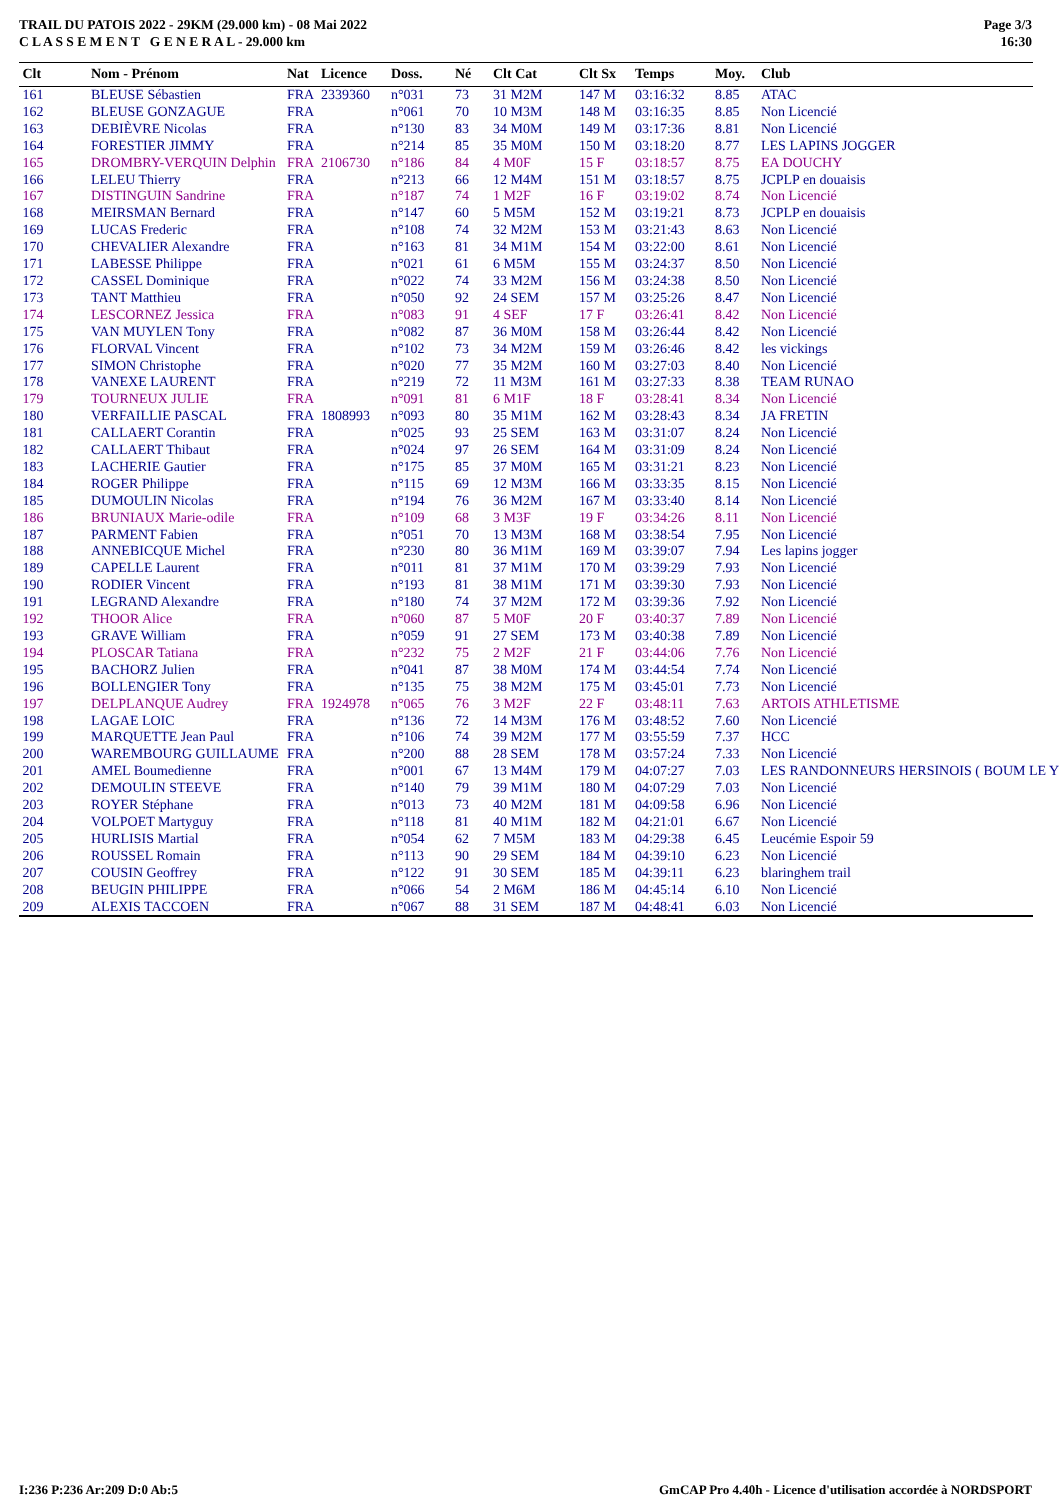TRAIL DU PATOIS 2022 - 29KM (29.000 km) - 08 Mai 2022
C L A S S E M E N T G E N E R A L - 29.000 km
Page 3/3
16:30
| Clt | Nom - Prénom | Nat | Licence | Doss. | Né | Clt Cat | Clt Sx | Temps | Moy. | Club |
| --- | --- | --- | --- | --- | --- | --- | --- | --- | --- | --- |
| 161 | BLEUSE Sébastien | FRA | 2339360 | n°031 | 73 | 31 M2M | 147 M | 03:16:32 | 8.85 | ATAC |
| 162 | BLEUSE GONZAGUE | FRA | | n°061 | 70 | 10 M3M | 148 M | 03:16:35 | 8.85 | Non Licencié |
| 163 | DEBIÈVRE Nicolas | FRA | | n°130 | 83 | 34 M0M | 149 M | 03:17:36 | 8.81 | Non Licencié |
| 164 | FORESTIER JIMMY | FRA | | n°214 | 85 | 35 M0M | 150 M | 03:18:20 | 8.77 | LES LAPINS JOGGER |
| 165 | DROMBRY-VERQUIN Delphin | FRA | 2106730 | n°186 | 84 | 4 M0F | 15 F | 03:18:57 | 8.75 | EA DOUCHY |
| 166 | LELEU Thierry | FRA | | n°213 | 66 | 12 M4M | 151 M | 03:18:57 | 8.75 | JCPLP en douaisis |
| 167 | DISTINGUIN Sandrine | FRA | | n°187 | 74 | 1 M2F | 16 F | 03:19:02 | 8.74 | Non Licencié |
| 168 | MEIRSMAN Bernard | FRA | | n°147 | 60 | 5 M5M | 152 M | 03:19:21 | 8.73 | JCPLP en douaisis |
| 169 | LUCAS Frederic | FRA | | n°108 | 74 | 32 M2M | 153 M | 03:21:43 | 8.63 | Non Licencié |
| 170 | CHEVALIER Alexandre | FRA | | n°163 | 81 | 34 M1M | 154 M | 03:22:00 | 8.61 | Non Licencié |
| 171 | LABESSE Philippe | FRA | | n°021 | 61 | 6 M5M | 155 M | 03:24:37 | 8.50 | Non Licencié |
| 172 | CASSEL Dominique | FRA | | n°022 | 74 | 33 M2M | 156 M | 03:24:38 | 8.50 | Non Licencié |
| 173 | TANT Matthieu | FRA | | n°050 | 92 | 24 SEM | 157 M | 03:25:26 | 8.47 | Non Licencié |
| 174 | LESCORNEZ Jessica | FRA | | n°083 | 91 | 4 SEF | 17 F | 03:26:41 | 8.42 | Non Licencié |
| 175 | VAN MUYLEN Tony | FRA | | n°082 | 87 | 36 M0M | 158 M | 03:26:44 | 8.42 | Non Licencié |
| 176 | FLORVAL Vincent | FRA | | n°102 | 73 | 34 M2M | 159 M | 03:26:46 | 8.42 | les vickings |
| 177 | SIMON Christophe | FRA | | n°020 | 77 | 35 M2M | 160 M | 03:27:03 | 8.40 | Non Licencié |
| 178 | VANEXE LAURENT | FRA | | n°219 | 72 | 11 M3M | 161 M | 03:27:33 | 8.38 | TEAM RUNAO |
| 179 | TOURNEUX JULIE | FRA | | n°091 | 81 | 6 M1F | 18 F | 03:28:41 | 8.34 | Non Licencié |
| 180 | VERFAILLIE PASCAL | FRA | 1808993 | n°093 | 80 | 35 M1M | 162 M | 03:28:43 | 8.34 | JA FRETIN |
| 181 | CALLAERT Corantin | FRA | | n°025 | 93 | 25 SEM | 163 M | 03:31:07 | 8.24 | Non Licencié |
| 182 | CALLAERT Thibaut | FRA | | n°024 | 97 | 26 SEM | 164 M | 03:31:09 | 8.24 | Non Licencié |
| 183 | LACHERIE Gautier | FRA | | n°175 | 85 | 37 M0M | 165 M | 03:31:21 | 8.23 | Non Licencié |
| 184 | ROGER Philippe | FRA | | n°115 | 69 | 12 M3M | 166 M | 03:33:35 | 8.15 | Non Licencié |
| 185 | DUMOULIN Nicolas | FRA | | n°194 | 76 | 36 M2M | 167 M | 03:33:40 | 8.14 | Non Licencié |
| 186 | BRUNIAUX Marie-odile | FRA | | n°109 | 68 | 3 M3F | 19 F | 03:34:26 | 8.11 | Non Licencié |
| 187 | PARMENT Fabien | FRA | | n°051 | 70 | 13 M3M | 168 M | 03:38:54 | 7.95 | Non Licencié |
| 188 | ANNEBICQUE Michel | FRA | | n°230 | 80 | 36 M1M | 169 M | 03:39:07 | 7.94 | Les lapins jogger |
| 189 | CAPELLE Laurent | FRA | | n°011 | 81 | 37 M1M | 170 M | 03:39:29 | 7.93 | Non Licencié |
| 190 | RODIER Vincent | FRA | | n°193 | 81 | 38 M1M | 171 M | 03:39:30 | 7.93 | Non Licencié |
| 191 | LEGRAND Alexandre | FRA | | n°180 | 74 | 37 M2M | 172 M | 03:39:36 | 7.92 | Non Licencié |
| 192 | THOOR Alice | FRA | | n°060 | 87 | 5 M0F | 20 F | 03:40:37 | 7.89 | Non Licencié |
| 193 | GRAVE William | FRA | | n°059 | 91 | 27 SEM | 173 M | 03:40:38 | 7.89 | Non Licencié |
| 194 | PLOSCAR Tatiana | FRA | | n°232 | 75 | 2 M2F | 21 F | 03:44:06 | 7.76 | Non Licencié |
| 195 | BACHORZ Julien | FRA | | n°041 | 87 | 38 M0M | 174 M | 03:44:54 | 7.74 | Non Licencié |
| 196 | BOLLENGIER Tony | FRA | | n°135 | 75 | 38 M2M | 175 M | 03:45:01 | 7.73 | Non Licencié |
| 197 | DELPLANQUE Audrey | FRA | 1924978 | n°065 | 76 | 3 M2F | 22 F | 03:48:11 | 7.63 | ARTOIS ATHLETISME |
| 198 | LAGAE LOIC | FRA | | n°136 | 72 | 14 M3M | 176 M | 03:48:52 | 7.60 | Non Licencié |
| 199 | MARQUETTE Jean Paul | FRA | | n°106 | 74 | 39 M2M | 177 M | 03:55:59 | 7.37 | HCC |
| 200 | WAREMBOURG GUILLAUME | FRA | | n°200 | 88 | 28 SEM | 178 M | 03:57:24 | 7.33 | Non Licencié |
| 201 | AMEL Boumedienne | FRA | | n°001 | 67 | 13 M4M | 179 M | 04:07:27 | 7.03 | LES RANDONNEURS HERSINOIS ( BOUM LE Y |
| 202 | DEMOULIN STEEVE | FRA | | n°140 | 79 | 39 M1M | 180 M | 04:07:29 | 7.03 | Non Licencié |
| 203 | ROYER Stéphane | FRA | | n°013 | 73 | 40 M2M | 181 M | 04:09:58 | 6.96 | Non Licencié |
| 204 | VOLPOET Martyguy | FRA | | n°118 | 81 | 40 M1M | 182 M | 04:21:01 | 6.67 | Non Licencié |
| 205 | HURLISIS Martial | FRA | | n°054 | 62 | 7 M5M | 183 M | 04:29:38 | 6.45 | Leucémie Espoir 59 |
| 206 | ROUSSEL Romain | FRA | | n°113 | 90 | 29 SEM | 184 M | 04:39:10 | 6.23 | Non Licencié |
| 207 | COUSIN Geoffrey | FRA | | n°122 | 91 | 30 SEM | 185 M | 04:39:11 | 6.23 | blaringhem trail |
| 208 | BEUGIN PHILIPPE | FRA | | n°066 | 54 | 2 M6M | 186 M | 04:45:14 | 6.10 | Non Licencié |
| 209 | ALEXIS TACCOEN | FRA | | n°067 | 88 | 31 SEM | 187 M | 04:48:41 | 6.03 | Non Licencié |
I:236 P:236 Ar:209 D:0 Ab:5 GmCAP Pro 4.40h - Licence d'utilisation accordée à NORDSPORT